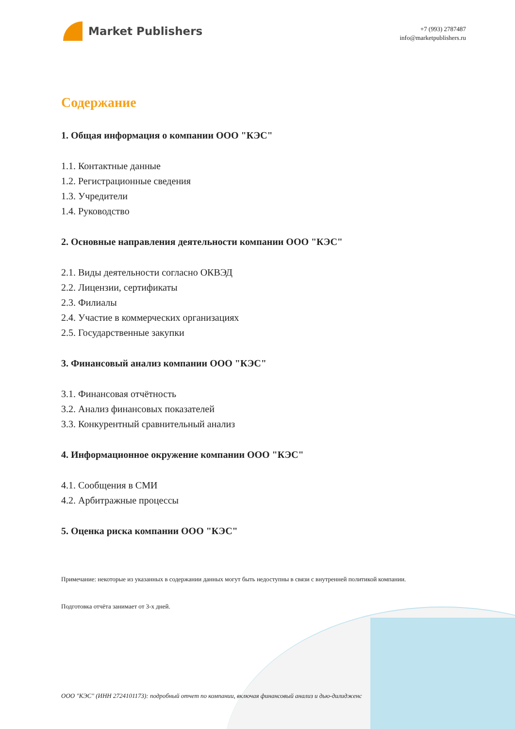Market Publishers
+7 (993) 2787487
info@marketpublishers.ru
Содержание
1. Общая информация о компании ООО "КЭС"
1.1. Контактные данные
1.2. Регистрационные сведения
1.3. Учредители
1.4. Руководство
2. Основные направления деятельности компании ООО "КЭС"
2.1. Виды деятельности согласно ОКВЭД
2.2. Лицензии, сертификаты
2.3. Филиалы
2.4. Участие в коммерческих организациях
2.5. Государственные закупки
3. Финансовый анализ компании ООО "КЭС"
3.1. Финансовая отчётность
3.2. Анализ финансовых показателей
3.3. Конкурентный сравнительный анализ
4. Информационное окружение компании ООО "КЭС"
4.1. Сообщения в СМИ
4.2. Арбитражные процессы
5. Оценка риска компании ООО "КЭС"
Примечание: некоторые из указанных в содержании данных могут быть недоступны в связи с внутренней политикой компании.
Подготовка отчёта занимает от 3-х дней.
ООО "КЭС" (ИНН 2724101173): подробный отчет по компании, включая финансовый анализ и дью-дилидженс